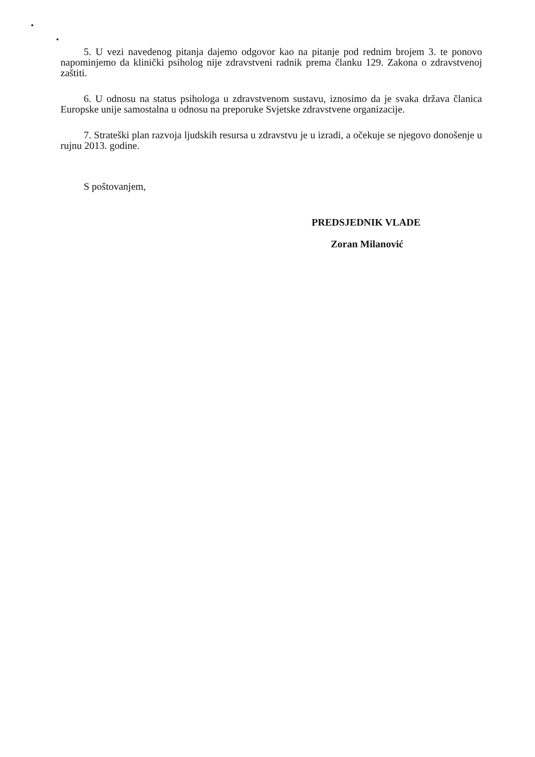5. U vezi navedenog pitanja dajemo odgovor kao na pitanje pod rednim brojem 3. te ponovo napominjemo da klinički psiholog nije zdravstveni radnik prema članku 129. Zakona o zdravstvenoj zaštiti.
6. U odnosu na status psihologa u zdravstvenom sustavu, iznosimo da je svaka država članica Europske unije samostalna u odnosu na preporuke Svjetske zdravstvene organizacije.
7. Strateški plan razvoja ljudskih resursa u zdravstvu je u izradi, a očekuje se njegovo donošenje u rujnu 2013. godine.
S poštovanjem,
PREDSJEDNIK VLADE
Zoran Milanović